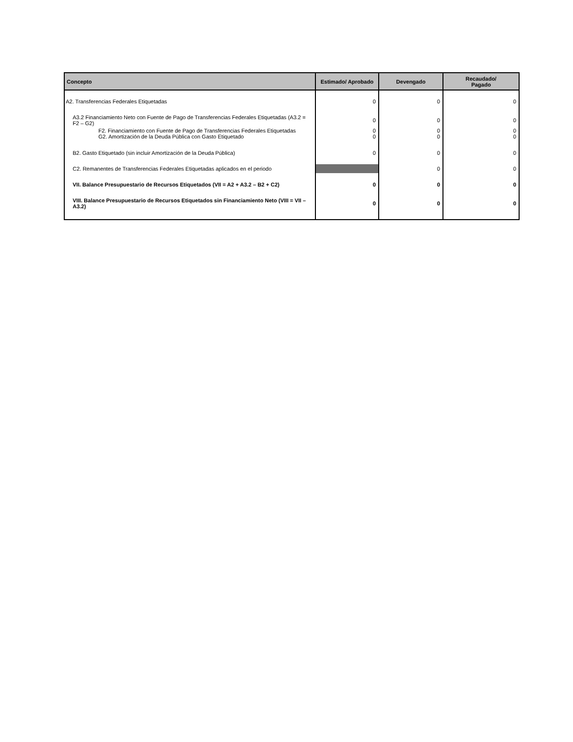| Concepto | Estimado/ Aprobado | Devengado | Recaudado/ Pagado |
| --- | --- | --- | --- |
| A2. Transferencias Federales Etiquetadas | 0 | 0 | 0 |
| A3.2 Financiamiento Neto con Fuente de Pago de Transferencias Federales Etiquetadas (A3.2 = F2 – G2) | 0 | 0 | 0 |
| F2. Financiamiento con Fuente de Pago de Transferencias Federales Etiquetadas | 0 | 0 | 0 |
| G2. Amortización de la Deuda Pública con Gasto Etiquetado | 0 | 0 | 0 |
| B2. Gasto Etiquetado (sin incluir Amortización de la Deuda Pública) | 0 | 0 | 0 |
| C2. Remanentes de Transferencias Federales Etiquetadas aplicados en el periodo | | 0 | 0 |
| VII. Balance Presupuestario de Recursos Etiquetados (VII = A2 + A3.2 – B2 + C2) | 0 | 0 | 0 |
| VIII. Balance Presupuestario de Recursos Etiquetados sin Financiamiento Neto (VIII = VII – A3.2) | 0 | 0 | 0 |